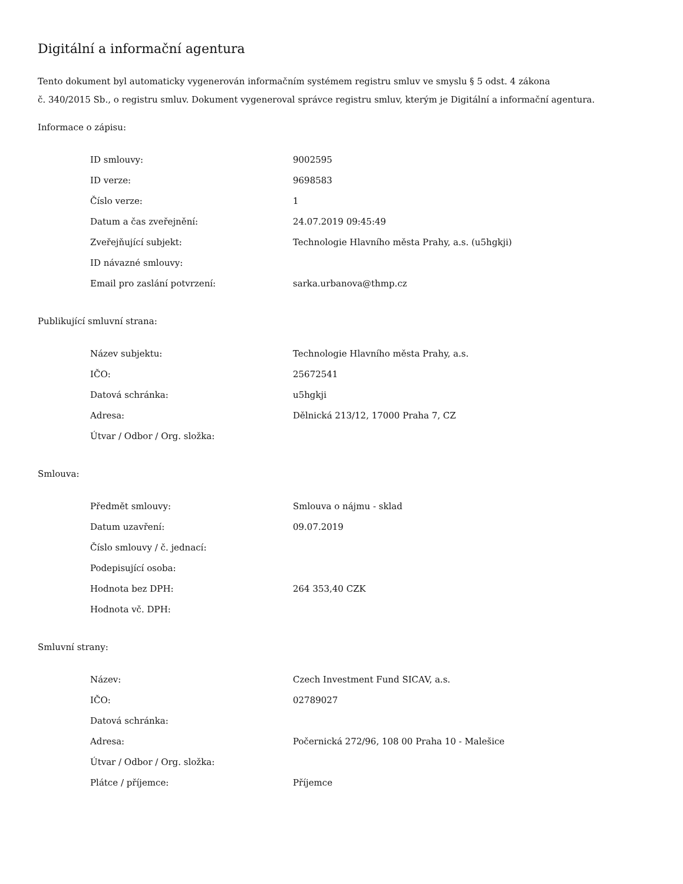Digitální a informační agentura
Tento dokument byl automaticky vygenerován informačním systémem registru smluv ve smyslu § 5 odst. 4 zákona
č. 340/2015 Sb., o registru smluv. Dokument vygeneroval správce registru smluv, kterým je Digitální a informační agentura.
Informace o zápisu:
| ID smlouvy: | 9002595 |
| ID verze: | 9698583 |
| Číslo verze: | 1 |
| Datum a čas zveřejnění: | 24.07.2019 09:45:49 |
| Zveřejňující subjekt: | Technologie Hlavního města Prahy, a.s. (u5hgkji) |
| ID návazné smlouvy: | |
| Email pro zaslání potvrzení: | sarka.urbanova@thmp.cz |
Publikující smluvní strana:
| Název subjektu: | Technologie Hlavního města Prahy, a.s. |
| IČO: | 25672541 |
| Datová schránka: | u5hgkji |
| Adresa: | Dělnická 213/12, 17000 Praha 7, CZ |
| Útvar / Odbor / Org. složka: | |
Smlouva:
| Předmět smlouvy: | Smlouva o nájmu - sklad |
| Datum uzavření: | 09.07.2019 |
| Číslo smlouvy / č. jednací: | |
| Podepisující osoba: | |
| Hodnota bez DPH: | 264 353,40 CZK |
| Hodnota vč. DPH: | |
Smluvní strany:
| Název: | Czech Investment Fund SICAV, a.s. |
| IČO: | 02789027 |
| Datová schránka: | |
| Adresa: | Počernická 272/96, 108 00 Praha 10 - Malešice |
| Útvar / Odbor / Org. složka: | |
| Plátce / příjemce: | Příjemce |